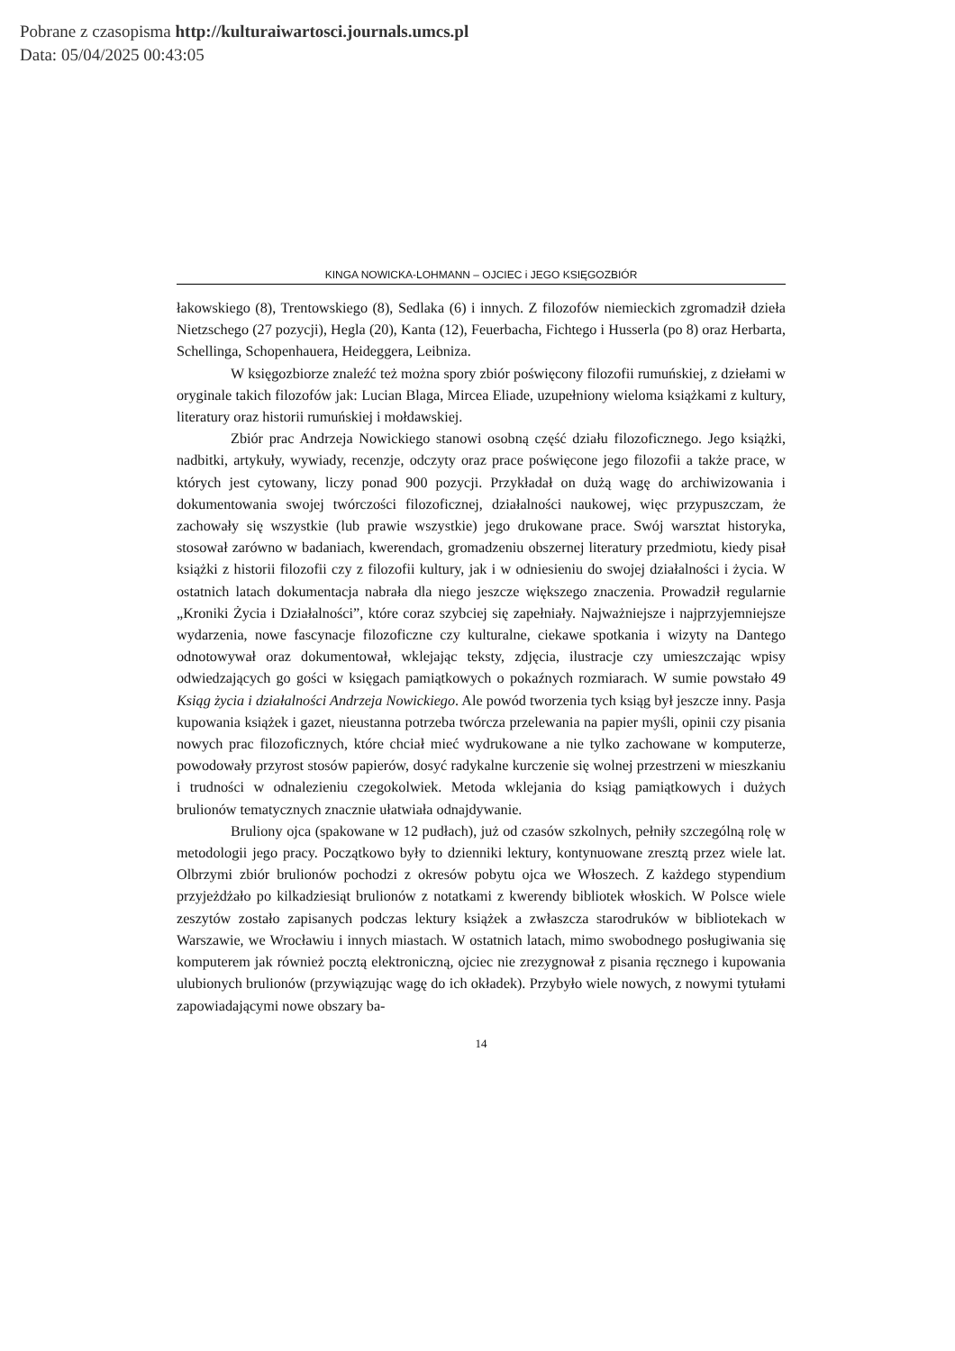Pobrane z czasopisma http://kulturaiwartosci.journals.umcs.pl
Data: 05/04/2025 00:43:05
KINGA NOWICKA-LOHMANN – OJCIEC i JEGO KSIĘGOZBIÓR
łakowskiego (8), Trentowskiego (8), Sedlaka (6) i innych. Z filozofów niemieckich zgromadził dzieła Nietzschego (27 pozycji), Hegla (20), Kanta (12), Feuerbacha, Fichtego i Husserla (po 8) oraz Herbarta, Schellinga, Schopenhauera, Heideggera, Leibniza.
W księgozbiorze znaleźć też można spory zbiór poświęcony filozofii rumuńskiej, z dziełami w oryginale takich filozofów jak: Lucian Blaga, Mircea Eliade, uzupełniony wieloma książkami z kultury, literatury oraz historii rumuńskiej i mołdawskiej.
Zbiór prac Andrzeja Nowickiego stanowi osobną część działu filozoficznego. Jego książki, nadbitki, artykuły, wywiady, recenzje, odczyty oraz prace poświęcone jego filozofii a także prace, w których jest cytowany, liczy ponad 900 pozycji. Przykładał on dużą wagę do archiwizowania i dokumentowania swojej twórczości filozoficznej, działalności naukowej, więc przypuszczam, że zachowały się wszystkie (lub prawie wszystkie) jego drukowane prace. Swój warsztat historyka, stosował zarówno w badaniach, kwerendach, gromadzeniu obszernej literatury przedmiotu, kiedy pisał książki z historii filozofii czy z filozofii kultury, jak i w odniesieniu do swojej działalności i życia. W ostatnich latach dokumentacja nabrała dla niego jeszcze większego znaczenia. Prowadził regularnie „Kroniki Życia i Działalności”, które coraz szybciej się zapełniały. Najważniejsze i najprzyjemniejsze wydarzenia, nowe fascynacje filozoficzne czy kulturalne, ciekawe spotkania i wizyty na Dantego odnotowywał oraz dokumentował, wklejając teksty, zdjęcia, ilustracje czy umieszczając wpisy odwiedzających go gości w księgach pamiątkowych o pokaźnych rozmiarach. W sumie powstało 49 Ksiąg życia i działalności Andrzeja Nowickiego. Ale powód tworzenia tych ksiąg był jeszcze inny. Pasja kupowania książek i gazet, nieustanna potrzeba twórcza przelewania na papier myśli, opinii czy pisania nowych prac filozoficznych, które chciał mieć wydrukowane a nie tylko zachowane w komputerze, powodowały przyrost stosów papierów, dosyć radykalne kurczenie się wolnej przestrzeni w mieszkaniu i trudności w odnalezieniu czegokolwiek. Metoda wklejania do ksiąg pamiątkowych i dużych brulionów tematycznych znacznie ułatwiała odnajdywanie.
Bruliony ojca (spakowane w 12 pudłach), już od czasów szkolnych, pełniły szczególną rolę w metodologii jego pracy. Początkowo były to dzienniki lektury, kontynuowane zresztą przez wiele lat. Olbrzymi zbiór brulionów pochodzi z okresów pobytu ojca we Włoszech. Z każdego stypendium przyjeżdżało po kilkadziesiąt brulionów z notatkami z kwerendy bibliotek włoskich. W Polsce wiele zeszytów zostało zapisanych podczas lektury książek a zwłaszcza starodruków w bibliotekach w Warszawie, we Wrocławiu i innych miastach. W ostatnich latach, mimo swobodnego posługiwania się komputerem jak również pocztą elektroniczną, ojciec nie zrezygnował z pisania ręcznego i kupowania ulubionych brulionów (przywiązując wagę do ich okładek). Przybyło wiele nowych, z nowymi tytułami zapowiadającymi nowe obszary ba-
14